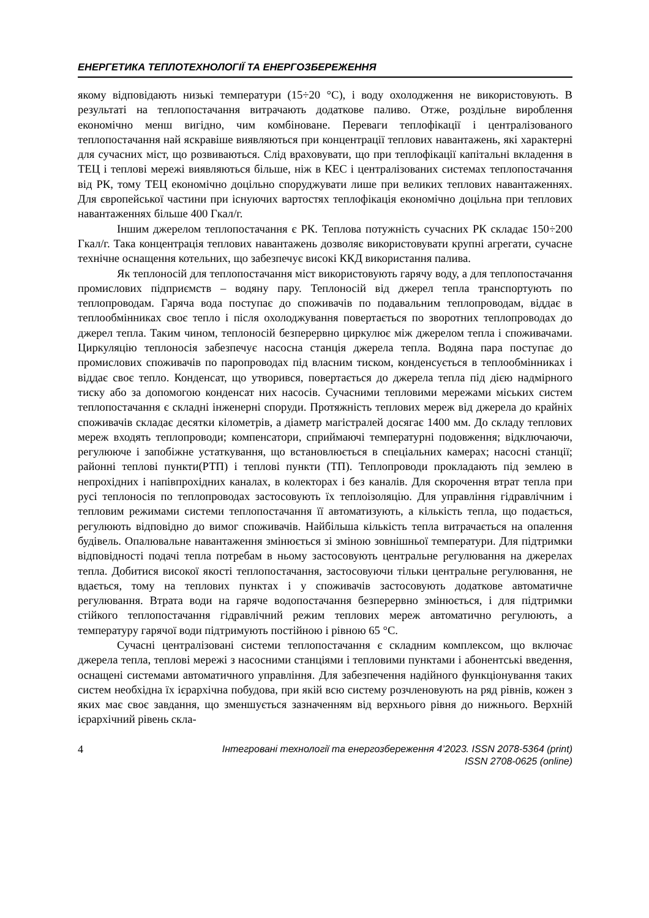ЕНЕРГЕТИКА ТЕПЛОТЕХНОЛОГІЇ ТА ЕНЕРГОЗБЕРЕЖЕННЯ
якому відповідають низькі температури (15÷20 °С), і воду охолодження не використовують. В результаті на теплопостачання витрачають додаткове паливо. Отже, роздільне вироблення економічно менш вигідно, чим комбіноване. Переваги теплофікації і централізованого теплопостачання най яскравіше виявляються при концентрації теплових навантажень, які характерні для сучасних міст, що розвиваються. Слід враховувати, що при теплофікації капітальні вкладення в ТЕЦ і теплові мережі виявляються більше, ніж в КЕС і централізованих системах теплопостачання від РК, тому ТЕЦ економічно доцільно споруджувати лише при великих теплових навантаженнях. Для європейської частини при існуючих вартостях теплофікація економічно доцільна при теплових навантаженнях більше 400 Гкал/г.
Іншим джерелом теплопостачання є РК. Теплова потужність сучасних РК складає 150÷200 Гкал/г. Така концентрація теплових навантажень дозволяє використовувати крупні агрегати, сучасне технічне оснащення котельних, що забезпечує високі ККД використання палива.
Як теплоносій для теплопостачання міст використовують гарячу воду, а для теплопостачання промислових підприємств – водяну пару. Теплоносій від джерел тепла транспортують по теплопроводам. Гаряча вода поступає до споживачів по подавальним теплопроводам, віддає в теплообмінниках своє тепло і після охолоджування повертається по зворотних теплопроводах до джерел тепла. Таким чином, теплоносій безперервно циркулює між джерелом тепла і споживачами. Циркуляцію теплоносія забезпечує насосна станція джерела тепла. Водяна пара поступає до промислових споживачів по паропроводах під власним тиском, конденсується в теплообмінниках і віддає своє тепло. Конденсат, що утворився, повертається до джерела тепла під дією надмірного тиску або за допомогою конденсат них насосів. Сучасними тепловими мережами міських систем теплопостачання є складні інженерні споруди. Протяжність теплових мереж від джерела до крайніх споживачів складає десятки кілометрів, а діаметр магістралей досягає 1400 мм. До складу теплових мереж входять теплопроводи; компенсатори, сприймаючі температурні подовження; відключаючи, регулююче і запобіжне устаткування, що встановлюється в спеціальних камерах; насосні станції; районні теплові пункти(РТП) і теплові пункти (ТП). Теплопроводи прокладають під землею в непрохідних і напівпрохідних каналах, в колекторах і без каналів. Для скорочення втрат тепла при русі теплоносія по теплопроводах застосовують їх теплоізоляцію. Для управління гідравлічним і тепловим режимами системи теплопостачання її автоматизують, а кількість тепла, що подається, регулюють відповідно до вимог споживачів. Найбільша кількість тепла витрачається на опалення будівель. Опалювальне навантаження змінюється зі зміною зовнішньої температури. Для підтримки відповідності подачі тепла потребам в ньому застосовують центральне регулювання на джерелах тепла. Добитися високої якості теплопостачання, застосовуючи тільки центральне регулювання, не вдається, тому на теплових пунктах і у споживачів застосовують додаткове автоматичне регулювання. Втрата води на гаряче водопостачання безперервно змінюється, і для підтримки стійкого теплопостачання гідравлічний режим теплових мереж автоматично регулюють, а температуру гарячої води підтримують постійною і рівною 65 °С.
Сучасні централізовані системи теплопостачання є складним комплексом, що включає джерела тепла, теплові мережі з насосними станціями і тепловими пунктами і абонентські введення, оснащені системами автоматичного управління. Для забезпечення надійного функціонування таких систем необхідна їх ієрархічна побудова, при якій всю систему розчленовують на ряд рівнів, кожен з яких має своє завдання, що зменшується зазначенням від верхнього рівня до нижнього. Верхній ієрархічний рівень скла-
4 Інтегровані технології та енергозбереження 4’2023. ISSN 2078-5364 (print)
ISSN 2708-0625 (online)